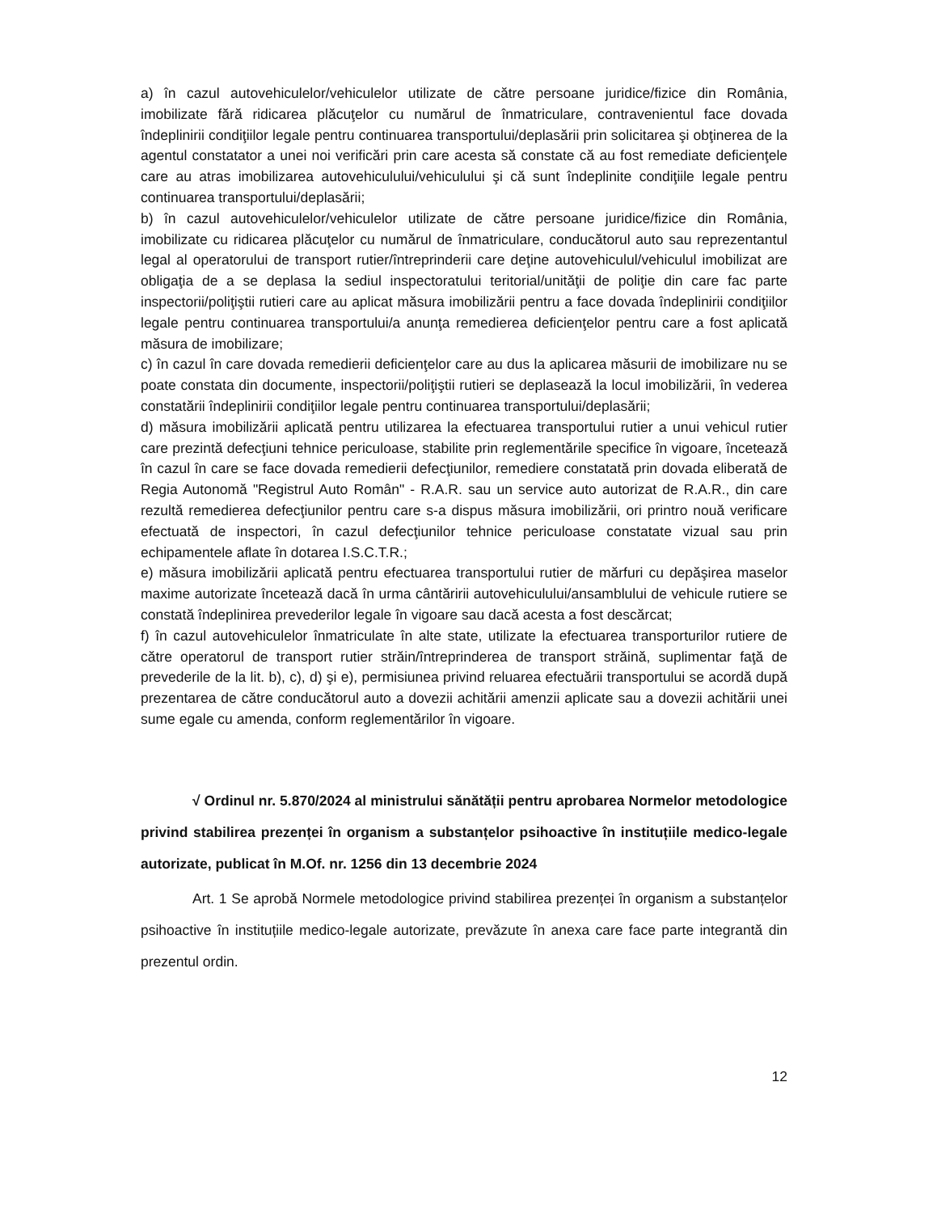a) în cazul autovehiculelor/vehiculelor utilizate de către persoane juridice/fizice din România, imobilizate fără ridicarea plăcuţelor cu numărul de înmatriculare, contravenientul face dovada îndeplinirii condiţiilor legale pentru continuarea transportului/deplasării prin solicitarea şi obţinerea de la agentul constatator a unei noi verificări prin care acesta să constate că au fost remediate deficienţele care au atras imobilizarea autovehiculului/vehiculului şi că sunt îndeplinite condiţiile legale pentru continuarea transportului/deplasării;
b) în cazul autovehiculelor/vehiculelor utilizate de către persoane juridice/fizice din România, imobilizate cu ridicarea plăcuţelor cu numărul de înmatriculare, conducătorul auto sau reprezentantul legal al operatorului de transport rutier/întreprinderii care deţine autovehiculul/vehiculul imobilizat are obligaţia de a se deplasa la sediul inspectoratului teritorial/unităţii de poliţie din care fac parte inspectorii/poliţiştii rutieri care au aplicat măsura imobilizării pentru a face dovada îndeplinirii condiţiilor legale pentru continuarea transportului/a anunţa remedierea deficienţelor pentru care a fost aplicată măsura de imobilizare;
c) în cazul în care dovada remedierii deficienţelor care au dus la aplicarea măsurii de imobilizare nu se poate constata din documente, inspectorii/poliţiştii rutieri se deplasează la locul imobilizării, în vederea constatării îndeplinirii condiţiilor legale pentru continuarea transportului/deplasării;
d) măsura imobilizării aplicată pentru utilizarea la efectuarea transportului rutier a unui vehicul rutier care prezintă defecţiuni tehnice periculoase, stabilite prin reglementările specifice în vigoare, încetează în cazul în care se face dovada remedierii defecţiunilor, remediere constatată prin dovada eliberată de Regia Autonomă "Registrul Auto Român" - R.A.R. sau un service auto autorizat de R.A.R., din care rezultă remedierea defecţiunilor pentru care s-a dispus măsura imobilizării, ori printro nouă verificare efectuată de inspectori, în cazul defecţiunilor tehnice periculoase constatate vizual sau prin echipamentele aflate în dotarea I.S.C.T.R.;
e) măsura imobilizării aplicată pentru efectuarea transportului rutier de mărfuri cu depăşirea maselor maxime autorizate încetează dacă în urma cântăririi autovehiculului/ansamblului de vehicule rutiere se constată îndeplinirea prevederilor legale în vigoare sau dacă acesta a fost descărcat;
f) în cazul autovehiculelor înmatriculate în alte state, utilizate la efectuarea transporturilor rutiere de către operatorul de transport rutier străin/întreprinderea de transport străină, suplimentar faţă de prevederile de la lit. b), c), d) şi e), permisiunea privind reluarea efectuării transportului se acordă după prezentarea de către conducătorul auto a dovezii achitării amenzii aplicate sau a dovezii achitării unei sume egale cu amenda, conform reglementărilor în vigoare.
√ Ordinul nr. 5.870/2024 al ministrului sănătății pentru aprobarea Normelor metodologice privind stabilirea prezenței în organism a substanțelor psihoactive în instituțiile medico-legale autorizate, publicat în M.Of. nr. 1256 din 13 decembrie 2024
Art. 1 Se aprobă Normele metodologice privind stabilirea prezenței în organism a substanțelor psihoactive în instituțiile medico-legale autorizate, prevăzute în anexa care face parte integrantă din prezentul ordin.
12